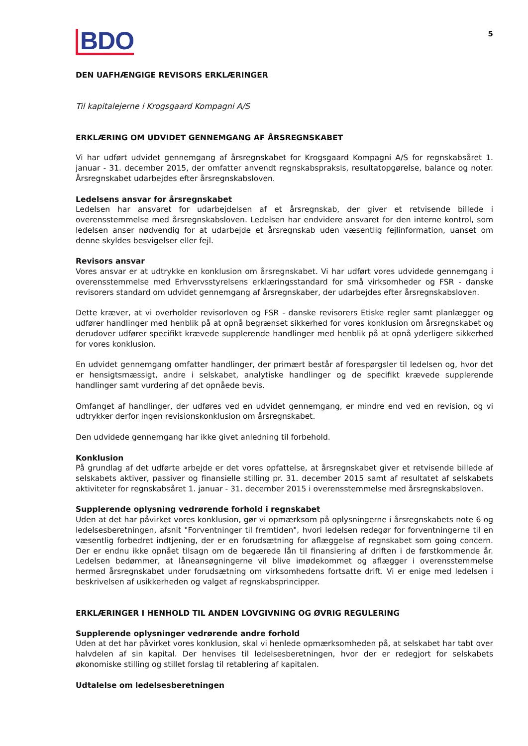BDO
5
DEN UAFHÆNGIGE REVISORS ERKLÆRINGER
Til kapitalejerne i Krogsgaard Kompagni A/S
ERKLÆRING OM UDVIDET GENNEMGANG AF ÅRSREGNSKABET
Vi har udført udvidet gennemgang af årsregnskabet for Krogsgaard Kompagni A/S for regnskabsåret 1. januar - 31. december 2015, der omfatter anvendt regnskabspraksis, resultatopgørelse, balance og noter. Årsregnskabet udarbejdes efter årsregnskabsloven.
Ledelsens ansvar for årsregnskabet
Ledelsen har ansvaret for udarbejdelsen af et årsregnskab, der giver et retvisende billede i overensstemmelse med årsregnskabsloven. Ledelsen har endvidere ansvaret for den interne kontrol, som ledelsen anser nødvendig for at udarbejde et årsregnskab uden væsentlig fejlinformation, uanset om denne skyldes besvigelser eller fejl.
Revisors ansvar
Vores ansvar er at udtrykke en konklusion om årsregnskabet. Vi har udført vores udvidede gennemgang i overensstemmelse med Erhvervsstyrelsens erklæringsstandard for små virksomheder og FSR - danske revisorers standard om udvidet gennemgang af årsregnskaber, der udarbejdes efter årsregnskabsloven.
Dette kræver, at vi overholder revisorloven og FSR - danske revisorers Etiske regler samt planlægger og udfører handlinger med henblik på at opnå begrænset sikkerhed for vores konklusion om årsregnskabet og derudover udfører specifikt krævede supplerende handlinger med henblik på at opnå yderligere sikkerhed for vores konklusion.
En udvidet gennemgang omfatter handlinger, der primært består af forespørgsler til ledelsen og, hvor det er hensigtsmæssigt, andre i selskabet, analytiske handlinger og de specifikt krævede supplerende handlinger samt vurdering af det opnåede bevis.
Omfanget af handlinger, der udføres ved en udvidet gennemgang, er mindre end ved en revision, og vi udtrykker derfor ingen revisionskonklusion om årsregnskabet.
Den udvidede gennemgang har ikke givet anledning til forbehold.
Konklusion
På grundlag af det udførte arbejde er det vores opfattelse, at årsregnskabet giver et retvisende billede af selskabets aktiver, passiver og finansielle stilling pr. 31. december 2015 samt af resultatet af selskabets aktiviteter for regnskabsåret 1. januar - 31. december 2015 i overensstemmelse med årsregnskabsloven.
Supplerende oplysning vedrørende forhold i regnskabet
Uden at det har påvirket vores konklusion, gør vi opmærksom på oplysningerne i årsregnskabets note 6 og ledelsesberetningen, afsnit "Forventninger til fremtiden", hvori ledelsen redegør for forventningerne til en væsentlig forbedret indtjening, der er en forudsætning for aflæggelse af regnskabet som going concern. Der er endnu ikke opnået tilsagn om de begærede lån til finansiering af driften i de førstkommende år. Ledelsen bedømmer, at låneansøgningerne vil blive imødekommet og aflægger i overensstemmelse hermed årsregnskabet under forudsætning om virksomhedens fortsatte drift. Vi er enige med ledelsen i beskrivelsen af usikkerheden og valget af regnskabsprincipper.
ERKLÆRINGER I HENHOLD TIL ANDEN LOVGIVNING OG ØVRIG REGULERING
Supplerende oplysninger vedrørende andre forhold
Uden at det har påvirket vores konklusion, skal vi henlede opmærksomheden på, at selskabet har tabt over halvdelen af sin kapital. Der henvises til ledelsesberetningen, hvor der er redegjort for selskabets økonomiske stilling og stillet forslag til retablering af kapitalen.
Udtalelse om ledelsesberetningen